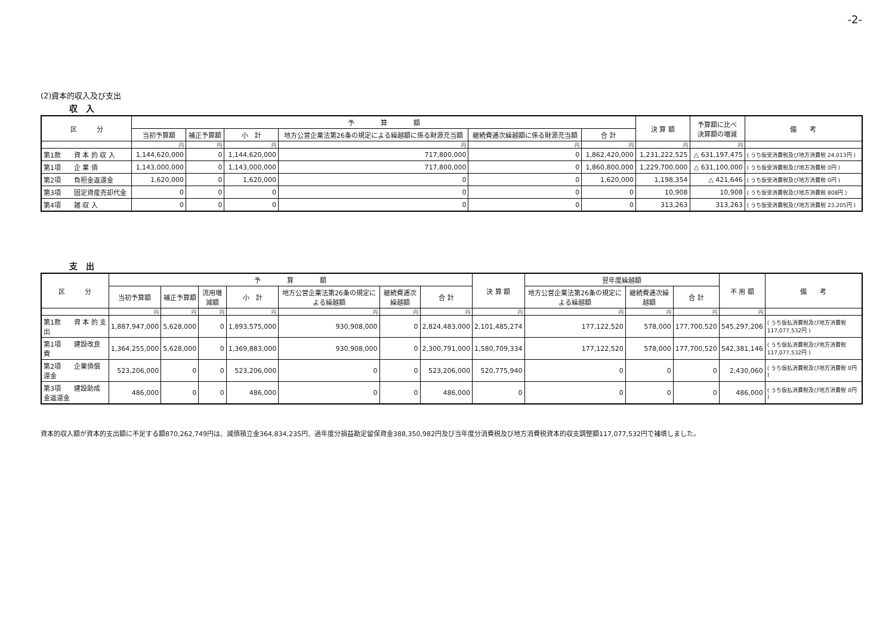-2-
(2)資本的収入及び支出
収　入
| 区 分 | 予 算 額 | | | | | | 決 算 額 | 予算額に比べ 決算額の増減 | 備 考 |
| --- | --- | --- | --- | --- | --- | --- | --- | --- | --- |
| | 当初予算額 | 補正予算額 | 小 計 | 地方公営企業法第26条の規定による繰越額に係る財源充当額 | 継続費逓次繰越額に係る財源充当額 | 合 計 | | | |
| | 円 | 円 | 円 | 円 | 円 | 円 | 円 | 円 | |
| 第1款 資 本 的 収 入 | 1,144,620,000 | 0 | 1,144,620,000 | 717,800,000 | 0 | 1,862,420,000 | 1,231,222,525 | △ 631,197,475 | ( うち仮受消費税及び地方消費税 24,013円 ) |
| 第1項 企 業 債 | 1,143,000,000 | 0 | 1,143,000,000 | 717,800,000 | 0 | 1,860,800,000 | 1,229,700,000 | △ 631,100,000 | ( うち仮受消費税及び地方消費税 0円 ) |
| 第2項 負担金返還金 | 1,620,000 | 0 | 1,620,000 | 0 | 0 | 1,620,000 | 1,198,354 | △ 421,646 | ( うち仮受消費税及び地方消費税 0円 ) |
| 第3項 固定資産売却代金 | 0 | 0 | 0 | 0 | 0 | 0 | 10,908 | 10,908 | ( うち仮受消費税及び地方消費税 808円 ) |
| 第4項 雑 収 入 | 0 | 0 | 0 | 0 | 0 | 0 | 313,263 | 313,263 | ( うち仮受消費税及び地方消費税 23,205円 ) |
支　出
| 区 分 | 予 算 額 | | | | | | | 決 算 額 | 翌年度繰越額 | | | 不 用 額 | 備 考 |
| --- | --- | --- | --- | --- | --- | --- | --- | --- | --- | --- | --- | --- | --- |
| | 当初予算額 | 補正予算額 | 流用増減額 | 小 計 | 地方公営企業法第26条の規定による繰越額 | 継続費逓次繰越額 | 合 計 | | 地方公営企業法第26条の規定による繰越額 | 継続費逓次繰越額 | 合 計 | | |
| | 円 | 円 | 円 | 円 | 円 | 円 | 円 | 円 | 円 | 円 | 円 | 円 | |
| 第1款 資 本 的 支 出 | 1,887,947,000 | 5,628,000 | 0 | 1,893,575,000 | 930,908,000 | 0 | 2,824,483,000 | 2,101,485,274 | 177,122,520 | 578,000 | 177,700,520 | 545,297,206 | ( うち仮払消費税及び地方消費税 117,077,532円 ) |
| 第1項 建設改良費 | 1,364,255,000 | 5,628,000 | 0 | 1,369,883,000 | 930,908,000 | 0 | 2,300,791,000 | 1,580,709,334 | 177,122,520 | 578,000 | 177,700,520 | 542,381,146 | ( うち仮払消費税及び地方消費税 117,077,532円 ) |
| 第2項 企業債償還金 | 523,206,000 | 0 | 0 | 523,206,000 | 0 | 0 | 523,206,000 | 520,775,940 | 0 | 0 | 0 | 2,430,060 | ( うち仮払消費税及び地方消費税 0円 ) |
| 第3項 建設助成金返還金 | 486,000 | 0 | 0 | 486,000 | 0 | 0 | 486,000 | 0 | 0 | 0 | 0 | 486,000 | ( うち仮払消費税及び地方消費税 0円 ) |
資本的収入額が資本的支出額に不足する額870,262,749円は、減債積立金364,834,235円、過年度分損益勘定留保資金388,350,982円及び当年度分消費税及び地方消費税資本的収支調整額117,077,532円で補填しました。